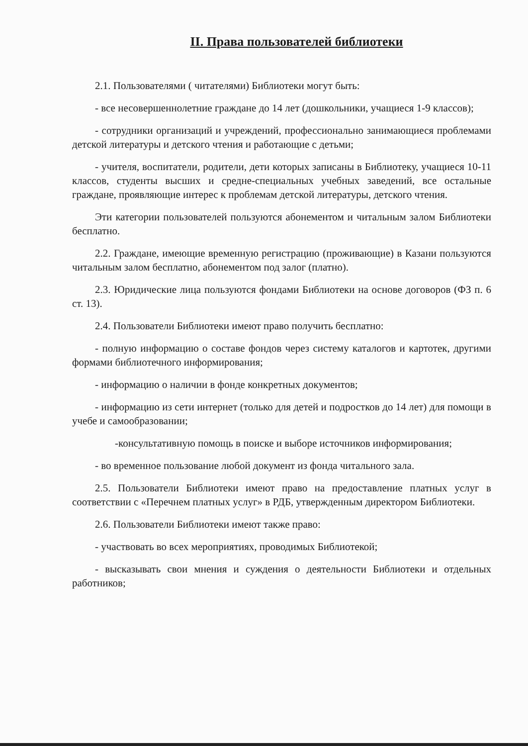II. Права пользователей библиотеки
2.1. Пользователями ( читателями) Библиотеки могут быть:
- все несовершеннолетние граждане до 14 лет (дошкольники, учащиеся 1-9 классов);
- сотрудники организаций и учреждений, профессионально занимающиеся проблемами детской литературы и детского чтения и работающие с детьми;
- учителя, воспитатели, родители, дети которых записаны в Библиотеку, учащиеся 10-11 классов, студенты высших и средне-специальных учебных заведений, все остальные граждане, проявляющие интерес к проблемам детской литературы, детского чтения.
Эти категории пользователей пользуются абонементом и читальным залом Библиотеки бесплатно.
2.2. Граждане, имеющие временную регистрацию (проживающие) в Казани пользуются читальным залом бесплатно, абонементом под залог (платно).
2.3. Юридические лица пользуются фондами Библиотеки на основе договоров (ФЗ п. 6 ст. 13).
2.4. Пользователи Библиотеки имеют право получить бесплатно:
- полную информацию о составе фондов через систему каталогов и картотек, другими формами библиотечного информирования;
- информацию о наличии в фонде конкретных документов;
- информацию из сети интернет (только для детей и подростков до 14 лет) для помощи в учебе и самообразовании;
-консультативную помощь в поиске и выборе источников информирования;
- во временное пользование любой документ из фонда читального зала.
2.5. Пользователи Библиотеки имеют право на предоставление платных услуг в соответствии с «Перечнем платных услуг» в РДБ, утвержденным директором Библиотеки.
2.6. Пользователи Библиотеки имеют также право:
- участвовать во всех мероприятиях, проводимых Библиотекой;
- высказывать свои мнения и суждения о деятельности Библиотеки и отдельных работников;